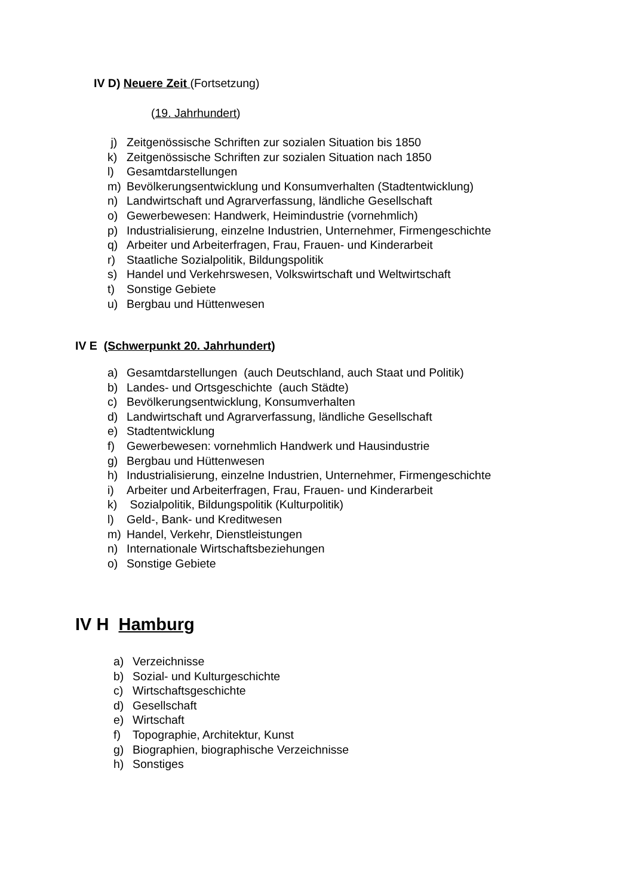IV D) Neuere Zeit (Fortsetzung)
(19. Jahrhundert)
j) Zeitgenössische Schriften zur sozialen Situation bis 1850
k) Zeitgenössische Schriften zur sozialen Situation nach 1850
l) Gesamtdarstellungen
m) Bevölkerungsentwicklung und Konsumverhalten (Stadtentwicklung)
n) Landwirtschaft und Agrarverfassung, ländliche Gesellschaft
o) Gewerbewesen: Handwerk, Heimindustrie (vornehmlich)
p) Industrialisierung, einzelne Industrien, Unternehmer, Firmengeschichte
q) Arbeiter und Arbeiterfragen, Frau, Frauen- und Kinderarbeit
r) Staatliche Sozialpolitik, Bildungspolitik
s) Handel und Verkehrswesen, Volkswirtschaft und Weltwirtschaft
t) Sonstige Gebiete
u) Bergbau und Hüttenwesen
IV E (Schwerpunkt 20. Jahrhundert)
a) Gesamtdarstellungen (auch Deutschland, auch Staat und Politik)
b) Landes- und Ortsgeschichte (auch Städte)
c) Bevölkerungsentwicklung, Konsumverhalten
d) Landwirtschaft und Agrarverfassung, ländliche Gesellschaft
e) Stadtentwicklung
f) Gewerbewesen: vornehmlich Handwerk und Hausindustrie
g) Bergbau und Hüttenwesen
h) Industrialisierung, einzelne Industrien, Unternehmer, Firmengeschichte
i) Arbeiter und Arbeiterfragen, Frau, Frauen- und Kinderarbeit
k) Sozialpolitik, Bildungspolitik (Kulturpolitik)
l) Geld-, Bank- und Kreditwesen
m) Handel, Verkehr, Dienstleistungen
n) Internationale Wirtschaftsbeziehungen
o) Sonstige Gebiete
IV H Hamburg
a) Verzeichnisse
b) Sozial- und Kulturgeschichte
c) Wirtschaftsgeschichte
d) Gesellschaft
e) Wirtschaft
f) Topographie, Architektur, Kunst
g) Biographien, biographische Verzeichnisse
h) Sonstiges